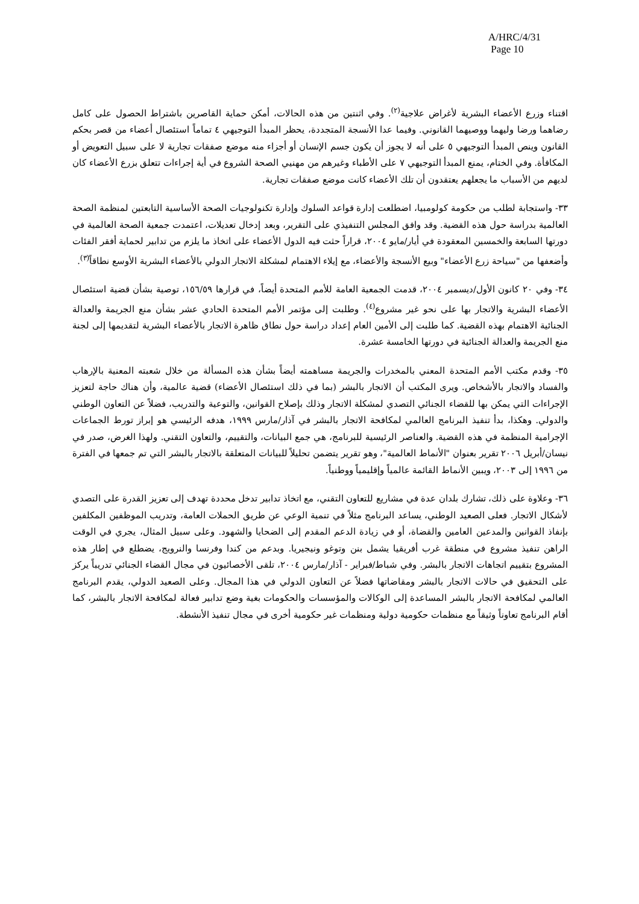A/HRC/4/31
Page 10
اقتناء وزرع الأعضاء البشرية لأغراض علاجية<sup>(٢)</sup>. وفي اثنتين من هذه الحالات، أمكن حماية القاصرين باشتراط الحصول على كامل رضاهما ورضا وليهما ووصيهما القانوني. وفيما عدا الأنسجة المتجددة، يحظر المبدأ التوجيهي ٤ تماماً استئصال أعضاء من قصر بحكم القانون وينص المبدأ التوجيهي ٥ على أنه لا يجوز أن يكون جسم الإنسان أو أجزاء منه موضع صفقات تجارية لا على سبيل التعويض أو المكافأة. وفي الختام، يمنع المبدأ التوجيهي ٧ على الأطباء وغيرهم من مهنيي الصحة الشروع في أية إجراءات تتعلق بزرع الأعضاء كان لديهم من الأسباب ما يجعلهم يعتقدون أن تلك الأعضاء كانت موضع صفقات تجارية.
٣٣- واستجابة لطلب من حكومة كولومبيا، اضطلعت إدارة قواعد السلوك وإدارة تكنولوجيات الصحة الأساسية التابعتين لمنظمة الصحة العالمية بدراسة حول هذه القضية. وقد وافق المجلس التنفيذي على التقرير، وبعد إدخال تعديلات، اعتمدت جمعية الصحة العالمية في دورتها السابعة والخمسين المعقودة في أيار/مايو ٢٠٠٤، قراراً حثت فيه الدول الأعضاء على اتخاذ ما يلزم من تدابير لحماية أفقر الفئات وأضعفها من "سياحة زرع الأعضاء" وبيع الأنسجة والأعضاء، مع إيلاء الاهتمام لمشكلة الاتجار الدولي بالأعضاء البشرية الأوسع نطاقاً<sup>(٣)</sup>.
٣٤- وفي ٢٠ كانون الأول/ديسمبر ٢٠٠٤، قدمت الجمعية العامة للأمم المتحدة أيضاً، في قرارها ١٥٦/٥٩، توصية بشأن قضية استئصال الأعضاء البشرية والاتجار بها على نحو غير مشروع<sup>(٤)</sup>. وطلبت إلى مؤتمر الأمم المتحدة الحادي عشر بشأن منع الجريمة والعدالة الجنائية الاهتمام بهذه القضية. كما طلبت إلى الأمين العام إعداد دراسة حول نطاق ظاهرة الاتجار بالأعضاء البشرية لتقديمها إلى لجنة منع الجريمة والعدالة الجنائية في دورتها الخامسة عشرة.
٣٥- وقدم مكتب الأمم المتحدة المعني بالمخدرات والجريمة مساهمته أيضاً بشأن هذه المسألة من خلال شعبته المعنية بالإرهاب والفساد والاتجار بالأشخاص. ويرى المكتب أن الاتجار بالبشر (بما في ذلك استئصال الأعضاء) قضية عالمية، وأن هناك حاجة لتعزيز الإجراءات التي يمكن بها للقضاء الجنائي التصدي لمشكلة الاتجار وذلك بإصلاح القوانين، والتوعية والتدريب، فضلاً عن التعاون الوطني والدولي. وهكذا، بدأ تنفيذ البرنامج العالمي لمكافحة الاتجار بالبشر في آذار/مارس ١٩٩٩، هدفه الرئيسي هو إبراز تورط الجماعات الإجرامية المنظمة في هذه القضية. والعناصر الرئيسية للبرنامج، هي جمع البيانات، والتقييم، والتعاون التقني. ولهذا الغرض، صدر في نيسان/أبريل ٢٠٠٦ تقرير بعنوان "الأنماط العالمية"، وهو تقرير يتضمن تحليلاً للبيانات المتعلقة بالاتجار بالبشر التي تم جمعها في الفترة من ١٩٩٦ إلى ٢٠٠٣، ويبين الأنماط القائمة عالمياً وإقليمياً ووطنياً.
٣٦- وعلاوة على ذلك، تشارك بلدان عدة في مشاريع للتعاون التقني، مع اتخاذ تدابير تدخل محددة تهدف إلى تعزيز القدرة على التصدي لأشكال الاتجار. فعلى الصعيد الوطني، يساعد البرنامج مثلاً في تنمية الوعي عن طريق الحملات العامة، وتدريب الموظفين المكلفين بإنفاذ القوانين والمدعين العامين والقضاة، أو في زيادة الدعم المقدم إلى الضحايا والشهود. وعلى سبيل المثال، يجري في الوقت الراهن تنفيذ مشروع في منطقة غرب أفريقيا يشمل بنن وتوغو ونيجيريا. وبدعم من كندا وفرنسا والنرويج، يضطلع في إطار هذه المشروع بتقييم اتجاهات الاتجار بالبشر. وفي شباط/فبراير - آذار/مارس ٢٠٠٤، تلقى الأخصائيون في مجال القضاء الجنائي تدريباً يركز على التحقيق في حالات الاتجار بالبشر ومقاضاتها فضلاً عن التعاون الدولي في هذا المجال. وعلى الصعيد الدولي، يقدم البرنامج العالمي لمكافحة الاتجار بالبشر المساعدة إلى الوكالات والمؤسسات والحكومات بغية وضع تدابير فعالة لمكافحة الاتجار بالبشر، كما أقام البرنامج تعاوناً وثيقاً مع منظمات حكومية دولية ومنظمات غير حكومية أخرى في مجال تنفيذ الأنشطة.